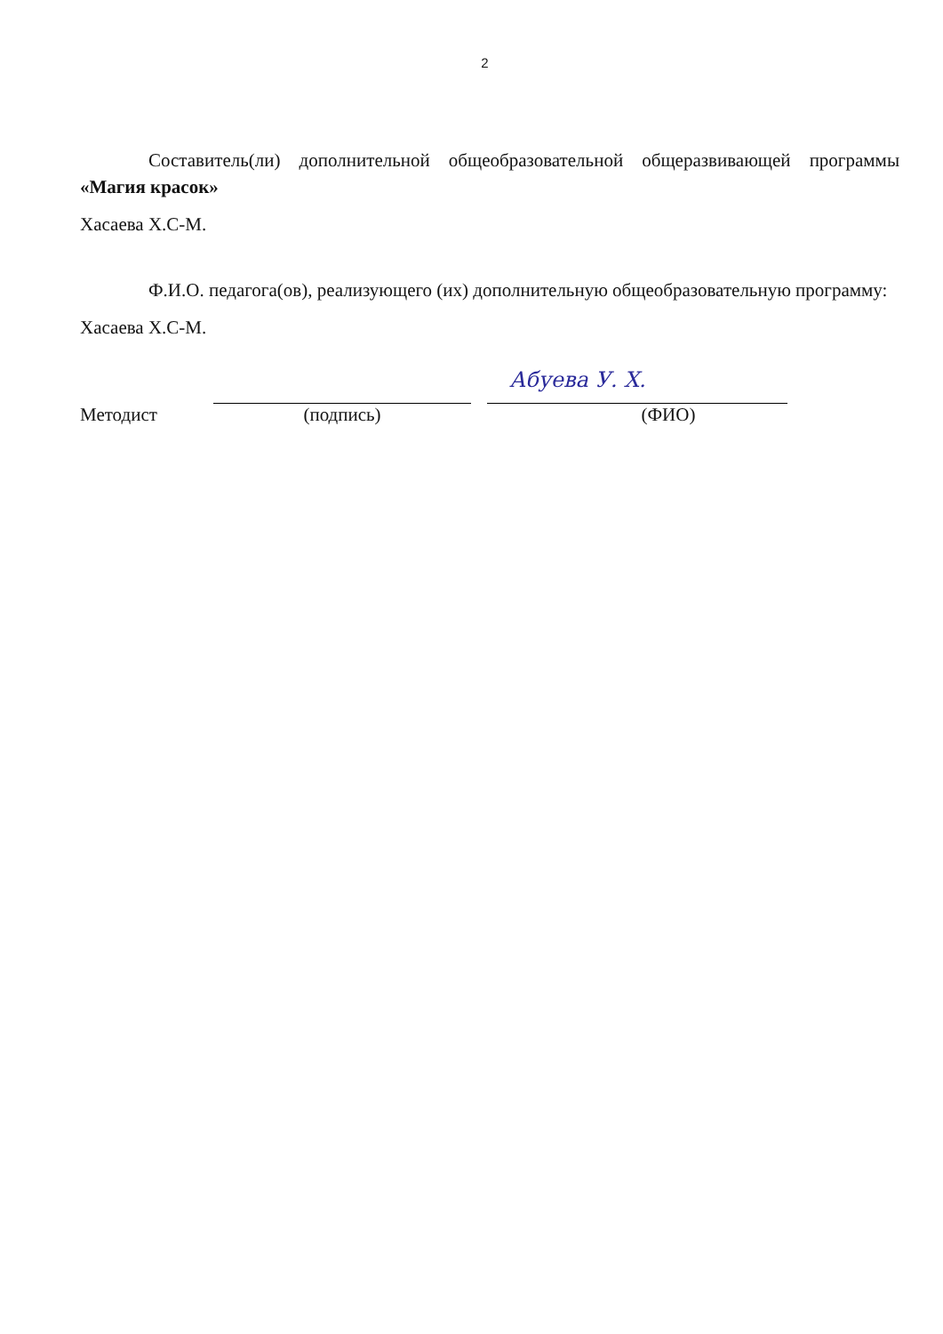2
Составитель(ли) дополнительной общеобразовательной общеразвивающей программы «Магия красок»
Хасаева Х.С-М.
Ф.И.О. педагога(ов), реализующего (их) дополнительную общеобразовательную программу:
Хасаева Х.С-М.
Методист
(подпись)
Абуева У. Х.
(ФИО)